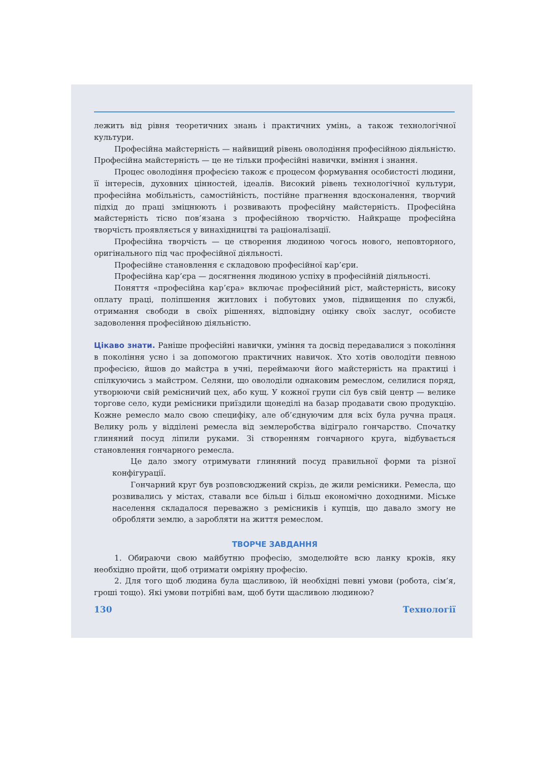лежить від рівня теоретичних знань і практичних умінь, а також технологічної культури.
Професійна майстерність — найвищий рівень оволодіння професійною діяльністю. Професійна майстерність — це не тільки професійні навички, вміння і знання.
Процес оволодіння професією також є процесом формування особистості людини, її інтересів, духовних цінностей, ідеалів. Високий рівень технологічної культури, професійна мобільність, самостійність, постійне прагнення вдосконалення, творчий підхід до праці зміцнюють і розвивають професійну майстерність. Професійна майстерність тісно пов’язана з професійною творчістю. Найкраще професійна творчість проявляється у винахідництві та раціоналізації.
Професійна творчість — це створення людиною чогось нового, неповторного, оригінального під час професійної діяльності.
Професійне становлення є складовою професійної кар’єри.
Професійна кар’єра — досягнення людиною успіху в професійній діяльності.
Поняття «професійна кар’єра» включає професійний ріст, майстерність, високу оплату праці, поліпшення житлових і побутових умов, підвищення по службі, отримання свободи в своїх рішеннях, відповідну оцінку своїх заслуг, особисте задоволення професійною діяльністю.
Цікаво знати. Раніше професійні навички, уміння та досвід передавалися з покоління в покоління усно і за допомогою практичних навичок. Хто хотів оволодіти певною професією, йшов до майстра в учні, переймаючи його майстерність на практиці і спілкуючись з майстром. Селяни, що оволоділи однаковим ремеслом, селилися поряд, утворюючи свій ремісничий цех, або кущ. У кожної групи сіл був свій центр — велике торгове село, куди ремісники приїздили щонеділі на базар продавати свою продукцію. Кожне ремесло мало свою специфіку, але об’єднуючим для всіх була ручна праця. Велику роль у відділені ремесла від землеробства відіграло гончарство. Спочатку глиняний посуд ліпили руками. Зі створенням гончарного круга, відбувається становлення гончарного ремесла.
Це дало змогу отримувати глиняний посуд правильної форми та різної конфігурації.
Гончарний круг був розповсюджений скрізь, де жили ремісники. Ремесла, що розвивались у містах, ставали все більш і більш економічно доходними. Міське населення складалося переважно з ремісників і купців, що давало змогу не обробляти землю, а заробляти на життя ремеслом.
ТВОРЧЕ ЗАВДАННЯ
1. Обираючи свою майбутню професію, змоделюйте всю ланку кроків, яку необхідно пройти, щоб отримати омріяну професію.
2. Для того щоб людина була щасливою, їй необхідні певні умови (робота, сім’я, гроші тощо). Які умови потрібні вам, щоб бути щасливою людиною?
130 Технології